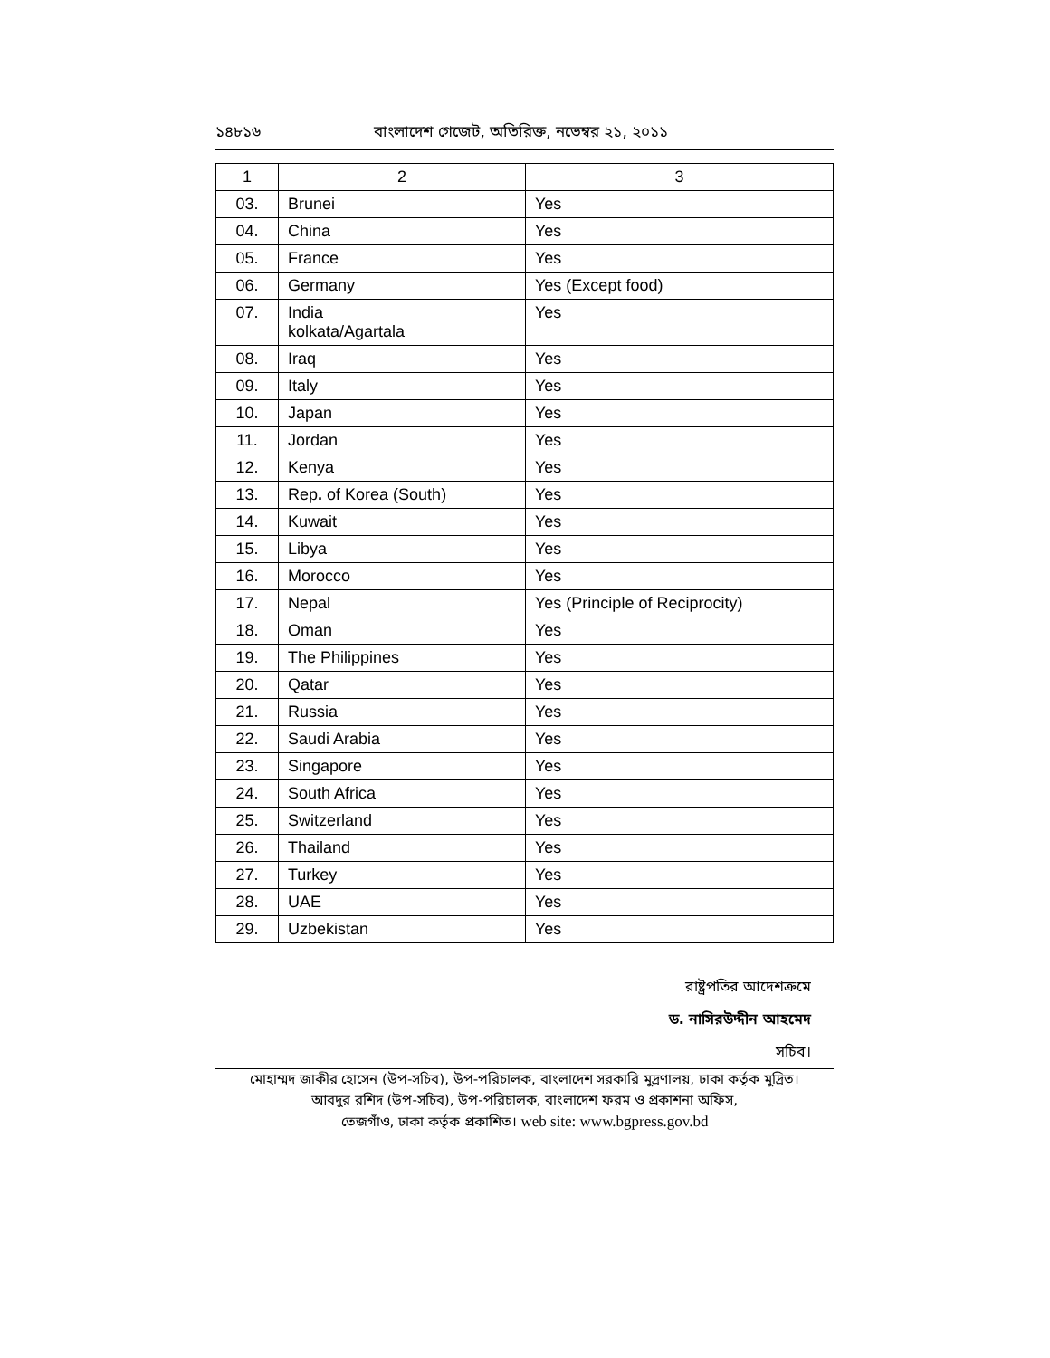১৪৮১৬ বাংলাদেশ গেজেট, অতিরিক্ত, নভেম্বর ২১, ২০১১
| 1 | 2 | 3 |
| --- | --- | --- |
| 03. | Brunei | Yes |
| 04. | China | Yes |
| 05. | France | Yes |
| 06. | Germany | Yes (Except food) |
| 07. | India kolkata/Agartala | Yes |
| 08. | Iraq | Yes |
| 09. | Italy | Yes |
| 10. | Japan | Yes |
| 11. | Jordan | Yes |
| 12. | Kenya | Yes |
| 13. | Rep . of Korea (South) | Yes |
| 14. | Kuwait | Yes |
| 15. | Libya | Yes |
| 16. | Morocco | Yes |
| 17. | Nepal | Yes (Principle of Reciprocity) |
| 18. | Oman | Yes |
| 19. | The Philippines | Yes |
| 20. | Qatar | Yes |
| 21. | Russia | Yes |
| 22. | Saudi Arabia | Yes |
| 23. | Singapore | Yes |
| 24. | South Africa | Yes |
| 25. | Switzerland | Yes |
| 26. | Thailand | Yes |
| 27. | Turkey | Yes |
| 28. | UAE | Yes |
| 29. | Uzbekistan | Yes |
রাষ্ট্রপতির আদেশক্রমে
ড. নাসিরউদ্দীন আহমেদ
সচিব।
মোহাম্মদ জাকীর হোসেন (উপ-সচিব), উপ-পরিচালক, বাংলাদেশ সরকারি মুদ্রণালয়, ঢাকা কর্তৃক মুদ্রিত।
আবদুর রশিদ (উপ-সচিব), উপ-পরিচালক, বাংলাদেশ ফরম ও প্রকাশনা অফিস,
তেজগাঁও, ঢাকা কর্তৃক প্রকাশিত। web site: www.bgpress.gov.bd